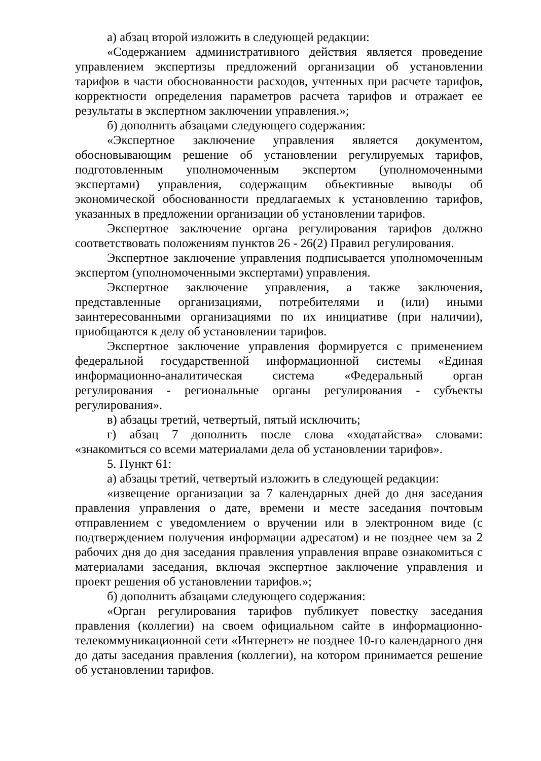а) абзац второй изложить в следующей редакции:
«Содержанием административного действия является проведение управлением экспертизы предложений организации об установлении тарифов в части обоснованности расходов, учтенных при расчете тарифов, корректности определения параметров расчета тарифов и отражает ее результаты в экспертном заключении управления.»;
б) дополнить абзацами следующего содержания:
«Экспертное заключение управления является документом, обосновывающим решение об установлении регулируемых тарифов, подготовленным уполномоченным экспертом (уполномоченными экспертами) управления, содержащим объективные выводы об экономической обоснованности предлагаемых к установлению тарифов, указанных в предложении организации об установлении тарифов.
Экспертное заключение органа регулирования тарифов должно соответствовать положениям пунктов 26 - 26(2) Правил регулирования.
Экспертное заключение управления подписывается уполномоченным экспертом (уполномоченными экспертами) управления.
Экспертное заключение управления, а также заключения, представленные организациями, потребителями и (или) иными заинтересованными организациями по их инициативе (при наличии), приобщаются к делу об установлении тарифов.
Экспертное заключение управления формируется с применением федеральной государственной информационной системы «Единая информационно-аналитическая система «Федеральный орган регулирования - региональные органы регулирования - субъекты регулирования».
в) абзацы третий, четвертый, пятый исключить;
г) абзац 7 дополнить после слова «ходатайства» словами: «знакомиться со всеми материалами дела об установлении тарифов».
5. Пункт 61:
а) абзацы третий, четвертый изложить в следующей редакции:
«извещение организации за 7 календарных дней до дня заседания правления управления о дате, времени и месте заседания почтовым отправлением с уведомлением о вручении или в электронном виде (с подтверждением получения информации адресатом) и не позднее чем за 2 рабочих дня до дня заседания правления управления вправе ознакомиться с материалами заседания, включая экспертное заключение управления и проект решения об установлении тарифов.»;
б) дополнить абзацами следующего содержания:
«Орган регулирования тарифов публикует повестку заседания правления (коллегии) на своем официальном сайте в информационно-телекоммуникационной сети «Интернет» не позднее 10-го календарного дня до даты заседания правления (коллегии), на котором принимается решение об установлении тарифов.